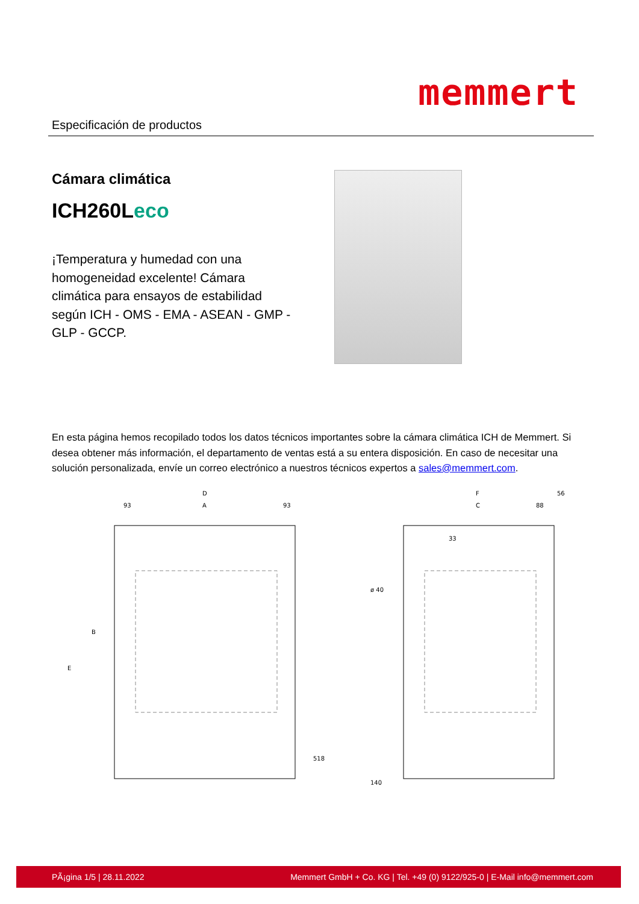Especificación de productos
memmert
Cámara climática
ICH260Leco
¡Temperatura y humedad con una homogeneidad excelente! Cámara climática para ensayos de estabilidad según ICH - OMS - EMA - ASEAN - GMP - GLP - GCCP.
En esta página hemos recopilado todos los datos técnicos importantes sobre la cámara climática ICH de Memmert. Si desea obtener más información, el departamento de ventas está a su entera disposición. En caso de necesitar una solución personalizada, envíe un correo electrónico a nuestros técnicos expertos a sales@memmert.com.
D
93
A
93
B
E
518
F
56
C
88
33
ø 40
140
PÃ¡gina 1/5 | 28.11.2022 Memmert GmbH + Co. KG | Tel. +49 (0) 9122/925-0 | E-Mail info@memmert.com